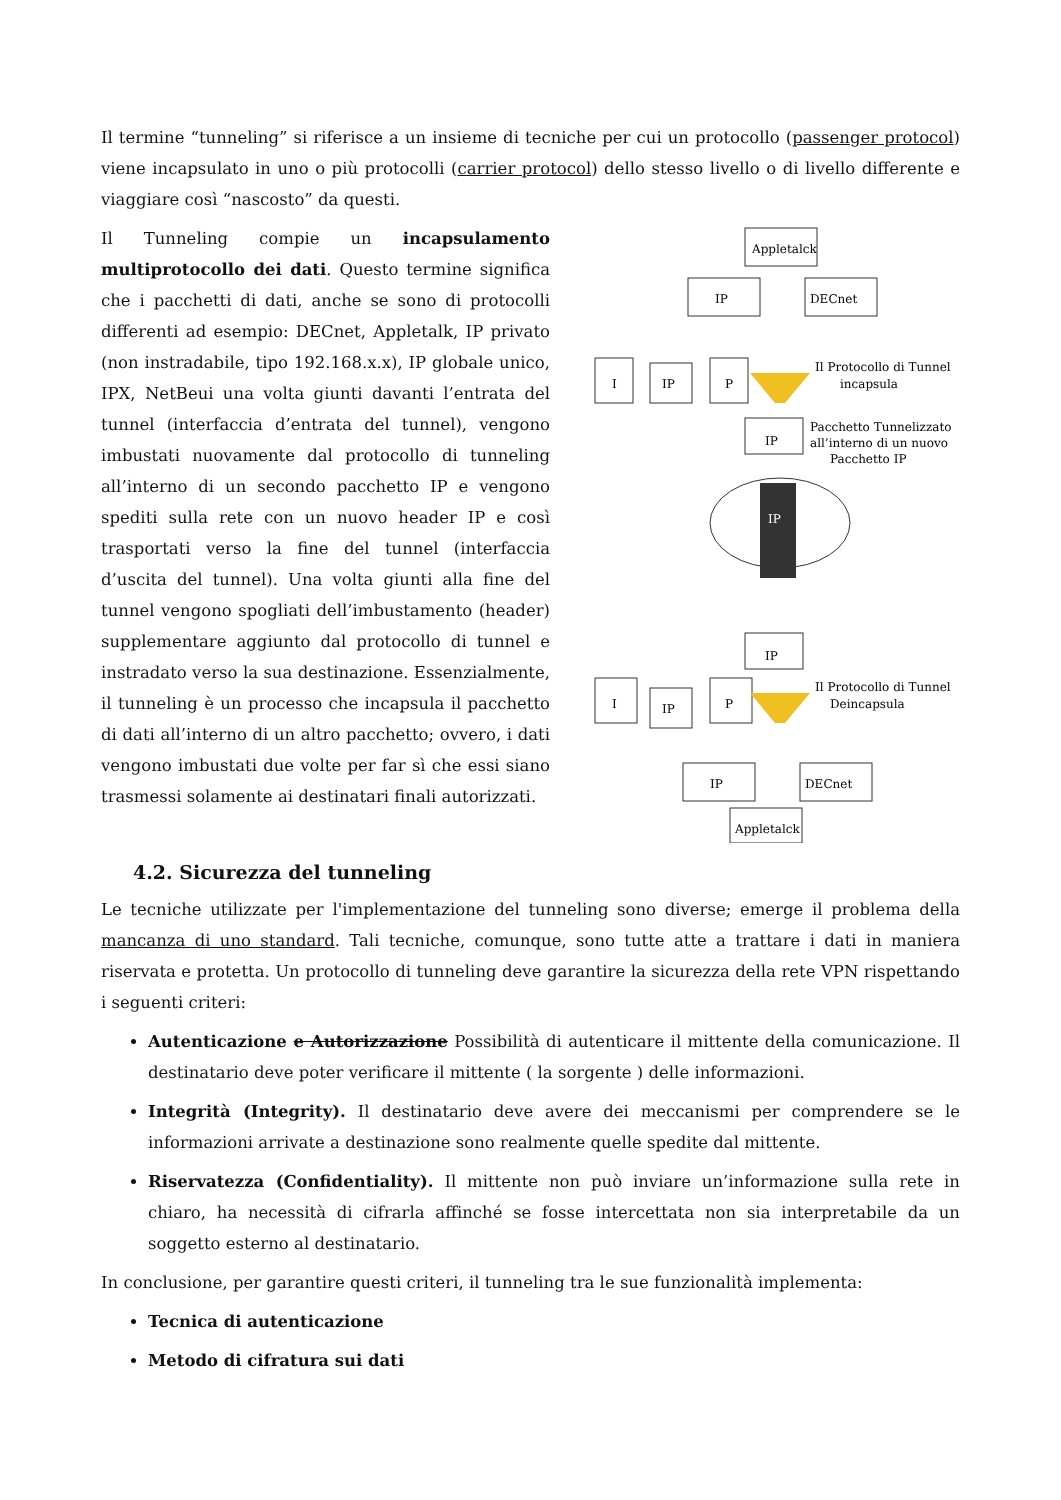Il termine “tunneling” si riferisce a un insieme di tecniche per cui un protocollo (passenger protocol) viene incapsulato in uno o più protocolli (carrier protocol) dello stesso livello o di livello differente e viaggiare così “nascosto” da questi.
Il Tunneling compie un incapsulamento multiprotocollo dei dati. Questo termine significa che i pacchetti di dati, anche se sono di protocolli differenti ad esempio: DECnet, Appletalk, IP privato (non instradabile, tipo 192.168.x.x), IP globale unico, IPX, NetBeui una volta giunti davanti l’entrata del tunnel (interfaccia d’entrata del tunnel), vengono imbustati nuovamente dal protocollo di tunneling all’interno di un secondo pacchetto IP e vengono spediti sulla rete con un nuovo header IP e così trasportati verso la fine del tunnel (interfaccia d’uscita del tunnel). Una volta giunti alla fine del tunnel vengono spogliati dell’imbustamento (header) supplementare aggiunto dal protocollo di tunnel e instradato verso la sua destinazione. Essenzialmente, il tunneling è un processo che incapsula il pacchetto di dati all’interno di un altro pacchetto; ovvero, i dati vengono imbustati due volte per far sì che essi siano trasmessi solamente ai destinatari finali autorizzati.
Appletalck
IP
DECnet
I
IP
P
Il Protocollo di Tunnel
incapsula
IP
Pacchetto Tunnelizzato
all’interno di un nuovo
Pacchetto IP
IP
IP
I
IP
P
Il Protocollo di Tunnel
Deincapsula
IP
DECnet
Appletalck
4.2. Sicurezza del tunneling
Le tecniche utilizzate per l'implementazione del tunneling sono diverse; emerge il problema della mancanza di uno standard. Tali tecniche, comunque, sono tutte atte a trattare i dati in maniera riservata e protetta. Un protocollo di tunneling deve garantire la sicurezza della rete VPN rispettando i seguenti criteri:
Autenticazione e Autorizzazione Possibilità di autenticare il mittente della comunicazione. Il destinatario deve poter verificare il mittente ( la sorgente ) delle informazioni.
Integrità (Integrity). Il destinatario deve avere dei meccanismi per comprendere se le informazioni arrivate a destinazione sono realmente quelle spedite dal mittente.
Riservatezza (Confidentiality). Il mittente non può inviare un’informazione sulla rete in chiaro, ha necessità di cifrarla affinché se fosse intercettata non sia interpretabile da un soggetto esterno al destinatario.
In conclusione, per garantire questi criteri, il tunneling tra le sue funzionalità implementa:
Tecnica di autenticazione
Metodo di cifratura sui dati